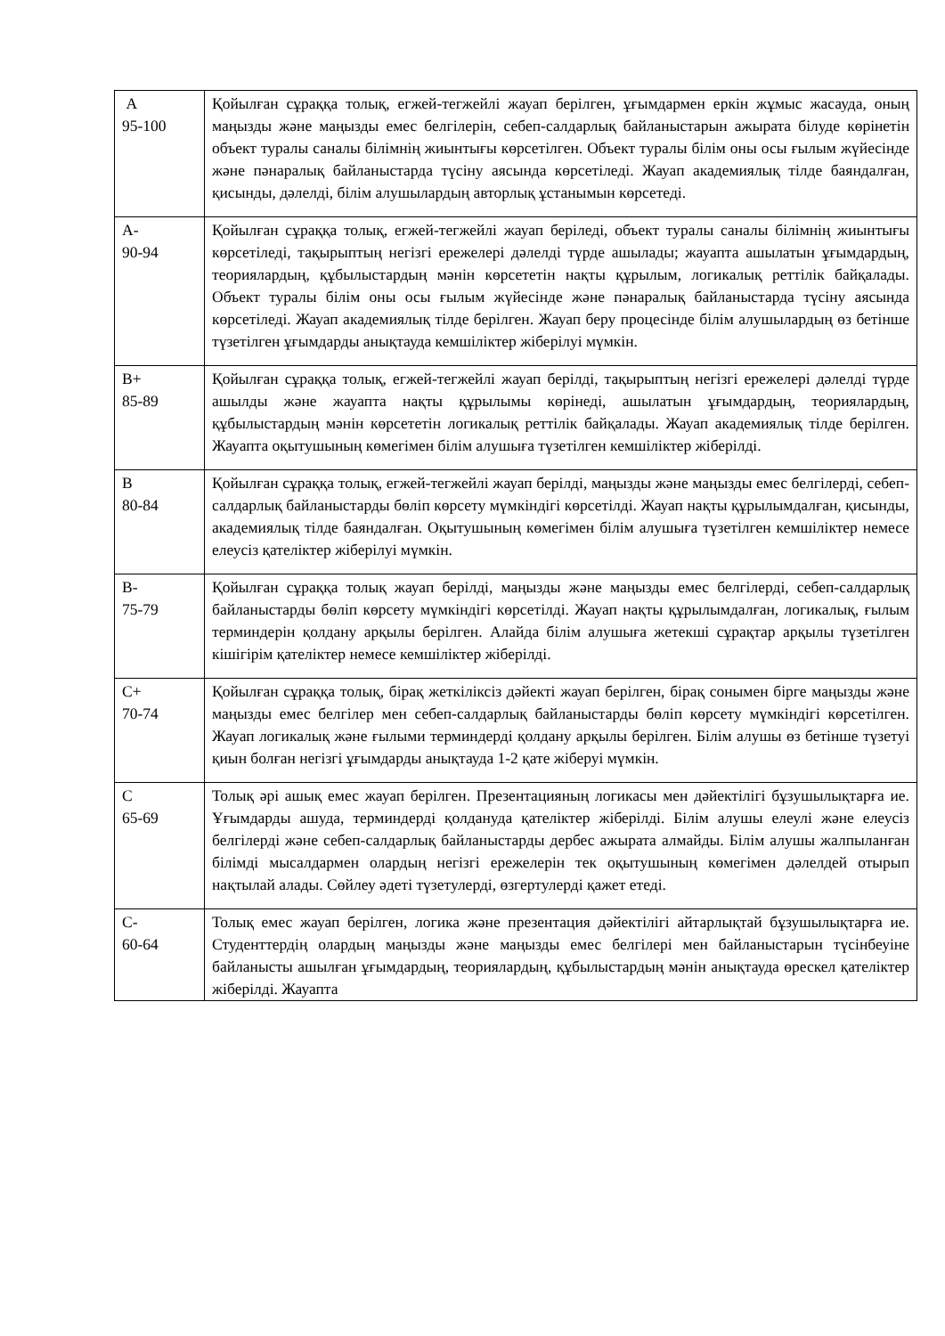| A 95-100 | Қойылған сұраққа толық, егжей-тегжейлі жауап берілген, ұғымдармен еркін жұмыс жасауда, оның маңызды және маңызды емес белгілерін, себеп-салдарлық байланыстарын ажырата білуде көрінетін объект туралы саналы білімнің жиынтығы көрсетілген. Объект туралы білім оны осы ғылым жүйесінде және пәнаралық байланыстарда түсіну аясында көрсетіледі. Жауап академиялық тілде баяндалған, қисынды, дәлелді, білім алушылардың авторлық ұстанымын көрсетеді. |
| A- 90-94 | Қойылған сұраққа толық, егжей-тегжейлі жауап беріледі, объект туралы саналы білімнің жиынтығы көрсетіледі, тақырыптың негізгі ережелері дәлелді түрде ашылады; жауапта ашылатын ұғымдардың, теориялардың, құбылыстардың мәнін көрсететін нақты құрылым, логикалық реттілік байқалады. Объект туралы білім оны осы ғылым жүйесінде және пәнаралық байланыстарда түсіну аясында көрсетіледі. Жауап академиялық тілде берілген. Жауап беру процесінде білім алушылардың өз бетінше түзетілген ұғымдарды анықтауда кемшіліктер жіберілуі мүмкін. |
| B+ 85-89 | Қойылған сұраққа толық, егжей-тегжейлі жауап берілді, тақырыптың негізгі ережелері дәлелді түрде ашылды және жауапта нақты құрылымы көрінеді, ашылатын ұғымдардың, теориялардың, құбылыстардың мәнін көрсететін логикалық реттілік байқалады. Жауап академиялық тілде берілген. Жауапта оқытушының көмегімен білім алушыға түзетілген кемшіліктер жіберілді. |
| B 80-84 | Қойылған сұраққа толық, егжей-тегжейлі жауап берілді, маңызды және маңызды емес белгілерді, себеп-салдарлық байланыстарды бөліп көрсету мүмкіндігі көрсетілді. Жауап нақты құрылымдалған, қисынды, академиялық тілде баяндалған. Оқытушының көмегімен білім алушыға түзетілген кемшіліктер немесе елеусіз қателіктер жіберілуі мүмкін. |
| B- 75-79 | Қойылған сұраққа толық жауап берілді, маңызды және маңызды емес белгілерді, себеп-салдарлық байланыстарды бөліп көрсету мүмкіндігі көрсетілді. Жауап нақты құрылымдалған, логикалық, ғылым терминдерін қолдану арқылы берілген. Алайда білім алушыға жетекші сұрақтар арқылы түзетілген кішігірім қателіктер немесе кемшіліктер жіберілді. |
| C+ 70-74 | Қойылған сұраққа толық, бірақ жеткіліксіз дәйекті жауап берілген, бірақ сонымен бірге маңызды және маңызды емес белгілер мен себеп-салдарлық байланыстарды бөліп көрсету мүмкіндігі көрсетілген. Жауап логикалық және ғылыми терминдерді қолдану арқылы берілген. Білім алушы өз бетінше түзетуі қиын болған негізгі ұғымдарды анықтауда 1-2 қате жіберуі мүмкін. |
| C 65-69 | Толық әрі ашық емес жауап берілген. Презентацияның логикасы мен дәйектілігі бұзушылықтарға ие. Ұғымдарды ашуда, терминдерді қолдануда қателіктер жіберілді. Білім алушы елеулі және елеусіз белгілерді және себеп-салдарлық байланыстарды дербес ажырата алмайды. Білім алушы жалпыланған білімді мысалдармен олардың негізгі ережелерін тек оқытушының көмегімен дәлелдей отырып нақтылай алады. Сөйлеу әдеті түзетулерді, өзгертулерді қажет етеді. |
| C- 60-64 | Толық емес жауап берілген, логика және презентация дәйектілігі айтарлықтай бұзушылықтарға ие. Студенттердің олардың маңызды және маңызды емес белгілері мен байланыстарын түсінбеуіне байланысты ашылған ұғымдардың, теориялардың, құбылыстардың мәнін анықтауда өрескел қателіктер жіберілді. Жауапта |